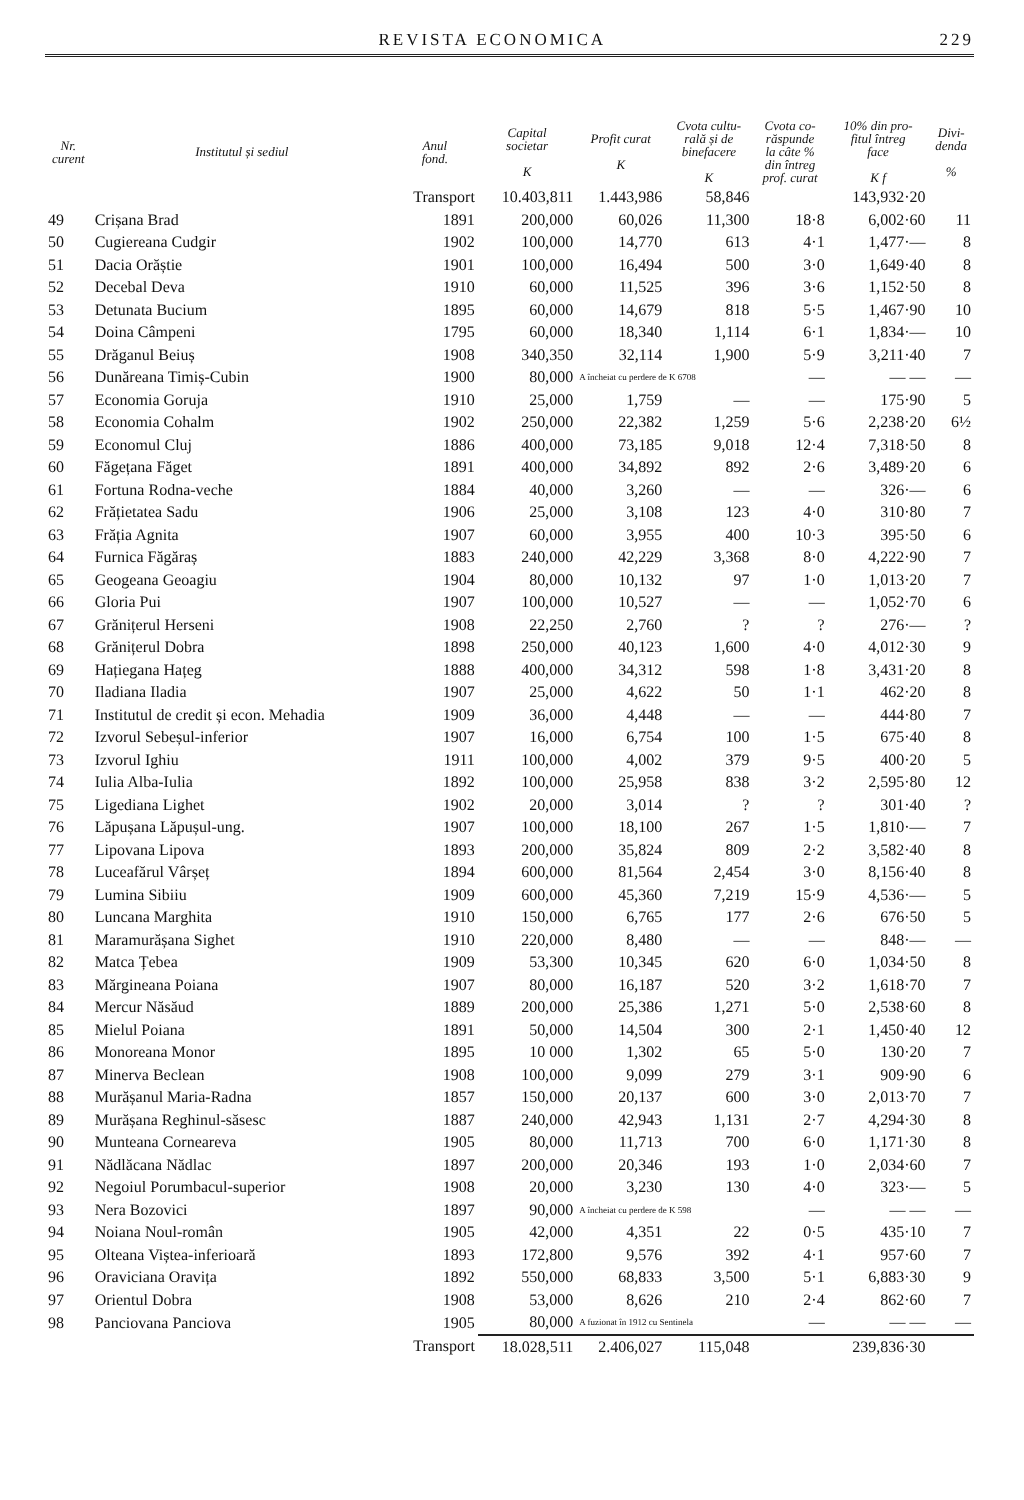REVISTA ECONOMICA 229
| Nr. curent | Institutul și sediul | Anul fond. | Capital societar K | Profit curat K | Cvota cultu- rală și de binefacere K | Cvota co- răspunde la câte % din întreg prof. curat | 10% din pro- fitul întreg face K f | Divi- denda % |
| --- | --- | --- | --- | --- | --- | --- | --- | --- |
| | | Transport | 10.403,811 | 1.443,986 | 58,846 | | 143,932·20 | |
| 49 | Crișana Brad | 1891 | 200,000 | 60,026 | 11,300 | 18·8 | 6,002·60 | 11 |
| 50 | Cugiereana Cudgir | 1902 | 100,000 | 14,770 | 613 | 4·1 | 1,477·— | 8 |
| 51 | Dacia Orăștie | 1901 | 100,000 | 16,494 | 500 | 3·0 | 1,649·40 | 8 |
| 52 | Decebal Deva | 1910 | 60,000 | 11,525 | 396 | 3·6 | 1,152·50 | 8 |
| 53 | Detunata Bucium | 1895 | 60,000 | 14,679 | 818 | 5·5 | 1,467·90 | 10 |
| 54 | Doina Câmpeni | 1795 | 60,000 | 18,340 | 1,114 | 6·1 | 1,834·— | 10 |
| 55 | Drăganul Beiuș | 1908 | 340,350 | 32,114 | 1,900 | 5·9 | 3,211·40 | 7 |
| 56 | Dunăreana Timiș-Cubin | 1900 | 80,000 | A încheiat cu perdere de K 6708 | | — | — — | — |
| 57 | Economia Goruja | 1910 | 25,000 | 1,759 | — | — | 175·90 | 5 |
| 58 | Economia Cohalm | 1902 | 250,000 | 22,382 | 1,259 | 5·6 | 2,238·20 | 6½ |
| 59 | Economul Cluj | 1886 | 400,000 | 73,185 | 9,018 | 12·4 | 7,318·50 | 8 |
| 60 | Făgețana Făget | 1891 | 400,000 | 34,892 | 892 | 2·6 | 3,489·20 | 6 |
| 61 | Fortuna Rodna-veche | 1884 | 40,000 | 3,260 | — | — | 326·— | 6 |
| 62 | Frățietatea Sadu | 1906 | 25,000 | 3,108 | 123 | 4·0 | 310·80 | 7 |
| 63 | Frăția Agnita | 1907 | 60,000 | 3,955 | 400 | 10·3 | 395·50 | 6 |
| 64 | Furnica Făgăraș | 1883 | 240,000 | 42,229 | 3,368 | 8·0 | 4,222·90 | 7 |
| 65 | Geogeana Geoagiu | 1904 | 80,000 | 10,132 | 97 | 1·0 | 1,013·20 | 7 |
| 66 | Gloria Pui | 1907 | 100,000 | 10,527 | — | — | 1,052·70 | 6 |
| 67 | Grănițerul Herseni | 1908 | 22,250 | 2,760 | ? | ? | 276·— | ? |
| 68 | Grănițerul Dobra | 1898 | 250,000 | 40,123 | 1,600 | 4·0 | 4,012·30 | 9 |
| 69 | Hațiegana Hațeg | 1888 | 400,000 | 34,312 | 598 | 1·8 | 3,431·20 | 8 |
| 70 | Iladiana Iladia | 1907 | 25,000 | 4,622 | 50 | 1·1 | 462·20 | 8 |
| 71 | Institutul de credit și econ. Mehadia | 1909 | 36,000 | 4,448 | — | — | 444·80 | 7 |
| 72 | Izvorul Sebeșul-inferior | 1907 | 16,000 | 6,754 | 100 | 1·5 | 675·40 | 8 |
| 73 | Izvorul Ighiu | 1911 | 100,000 | 4,002 | 379 | 9·5 | 400·20 | 5 |
| 74 | Iulia Alba-Iulia | 1892 | 100,000 | 25,958 | 838 | 3·2 | 2,595·80 | 12 |
| 75 | Ligediana Lighet | 1902 | 20,000 | 3,014 | ? | ? | 301·40 | ? |
| 76 | Lăpușana Lăpușul-ung. | 1907 | 100,000 | 18,100 | 267 | 1·5 | 1,810·— | 7 |
| 77 | Lipovana Lipova | 1893 | 200,000 | 35,824 | 809 | 2·2 | 3,582·40 | 8 |
| 78 | Luceafărul Vârșeț | 1894 | 600,000 | 81,564 | 2,454 | 3·0 | 8,156·40 | 8 |
| 79 | Lumina Sibiiu | 1909 | 600,000 | 45,360 | 7,219 | 15·9 | 4,536·— | 5 |
| 80 | Luncana Marghita | 1910 | 150,000 | 6,765 | 177 | 2·6 | 676·50 | 5 |
| 81 | Maramurășana Sighet | 1910 | 220,000 | 8,480 | — | — | 848·— | — |
| 82 | Matca Țebea | 1909 | 53,300 | 10,345 | 620 | 6·0 | 1,034·50 | 8 |
| 83 | Mărgineana Poiana | 1907 | 80,000 | 16,187 | 520 | 3·2 | 1,618·70 | 7 |
| 84 | Mercur Năsăud | 1889 | 200,000 | 25,386 | 1,271 | 5·0 | 2,538·60 | 8 |
| 85 | Mielul Poiana | 1891 | 50,000 | 14,504 | 300 | 2·1 | 1,450·40 | 12 |
| 86 | Monoreana Monor | 1895 | 10 000 | 1,302 | 65 | 5·0 | 130·20 | 7 |
| 87 | Minerva Beclean | 1908 | 100,000 | 9,099 | 279 | 3·1 | 909·90 | 6 |
| 88 | Murășanul Maria-Radna | 1857 | 150,000 | 20,137 | 600 | 3·0 | 2,013·70 | 7 |
| 89 | Murășana Reghinul-săsesc | 1887 | 240,000 | 42,943 | 1,131 | 2·7 | 4,294·30 | 8 |
| 90 | Munteana Corneareva | 1905 | 80,000 | 11,713 | 700 | 6·0 | 1,171·30 | 8 |
| 91 | Nădlăcana Nădlac | 1897 | 200,000 | 20,346 | 193 | 1·0 | 2,034·60 | 7 |
| 92 | Negoiul Porumbacul-superior | 1908 | 20,000 | 3,230 | 130 | 4·0 | 323·— | 5 |
| 93 | Nera Bozovici | 1897 | 90,000 | A încheiat cu perdere de K 598 | | — | — — | — |
| 94 | Noiana Noul-român | 1905 | 42,000 | 4,351 | 22 | 0·5 | 435·10 | 7 |
| 95 | Olteana Viștea-inferioară | 1893 | 172,800 | 9,576 | 392 | 4·1 | 957·60 | 7 |
| 96 | Oraviciana Oravița | 1892 | 550,000 | 68,833 | 3,500 | 5·1 | 6,883·30 | 9 |
| 97 | Orientul Dobra | 1908 | 53,000 | 8,626 | 210 | 2·4 | 862·60 | 7 |
| 98 | Panciovana Panciova | 1905 | 80,000 | A fuzionat în 1912 cu Sentinela | | — | — — | — |
| | | Transport | 18.028,511 | 2.406,027 | 115,048 | | 239,836·30 | |